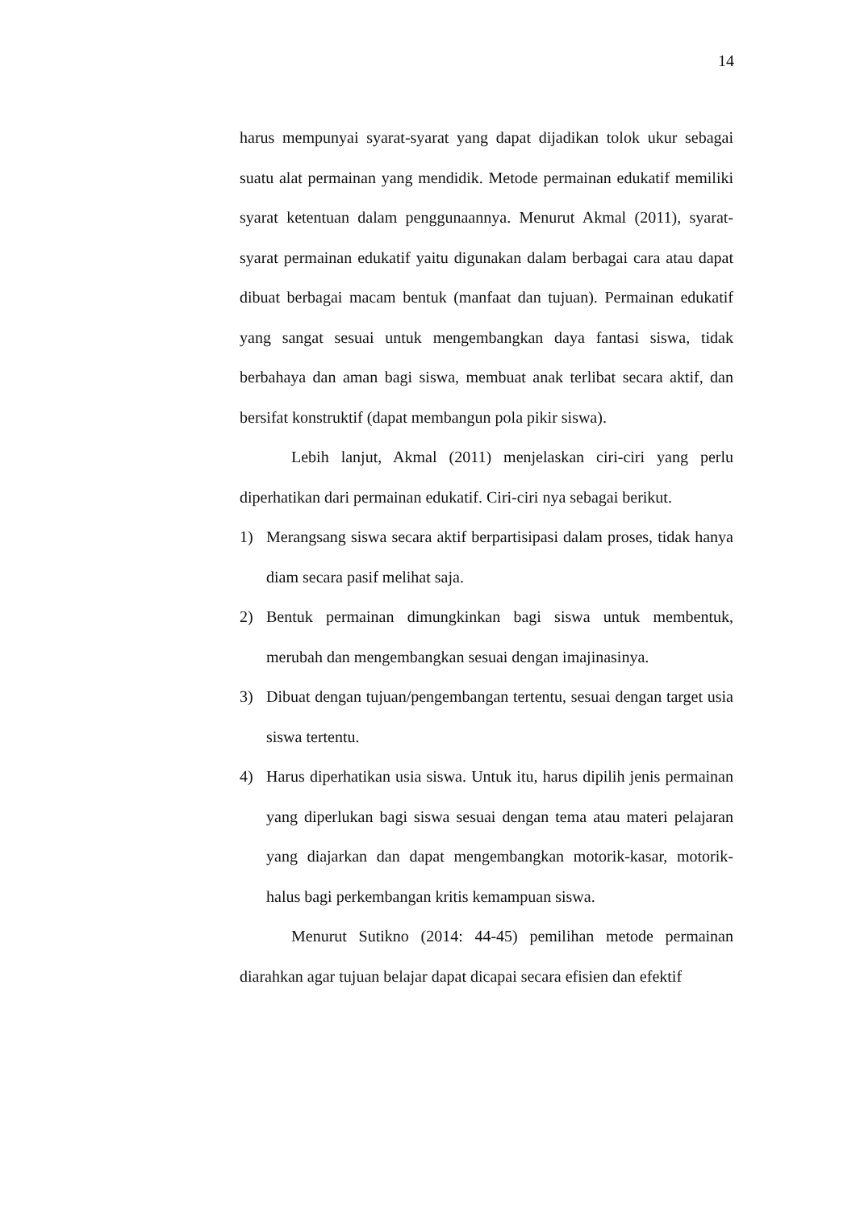14
harus mempunyai syarat-syarat yang dapat dijadikan tolok ukur sebagai suatu alat permainan yang mendidik. Metode permainan edukatif memiliki syarat ketentuan dalam penggunaannya. Menurut Akmal (2011), syarat-syarat permainan edukatif yaitu digunakan dalam berbagai cara atau dapat dibuat berbagai macam bentuk (manfaat dan tujuan). Permainan edukatif yang sangat sesuai untuk mengembangkan daya fantasi siswa, tidak berbahaya dan aman bagi siswa, membuat anak terlibat secara aktif, dan bersifat konstruktif (dapat membangun pola pikir siswa).
Lebih lanjut, Akmal (2011) menjelaskan ciri-ciri yang perlu diperhatikan dari permainan edukatif. Ciri-ciri nya sebagai berikut.
1) Merangsang siswa secara aktif berpartisipasi dalam proses, tidak hanya diam secara pasif melihat saja.
2) Bentuk permainan dimungkinkan bagi siswa untuk membentuk, merubah dan mengembangkan sesuai dengan imajinasinya.
3) Dibuat dengan tujuan/pengembangan tertentu, sesuai dengan target usia siswa tertentu.
4) Harus diperhatikan usia siswa. Untuk itu, harus dipilih jenis permainan yang diperlukan bagi siswa sesuai dengan tema atau materi pelajaran yang diajarkan dan dapat mengembangkan motorik-kasar, motorik-halus bagi perkembangan kritis kemampuan siswa.
Menurut Sutikno (2014: 44-45) pemilihan metode permainan diarahkan agar tujuan belajar dapat dicapai secara efisien dan efektif